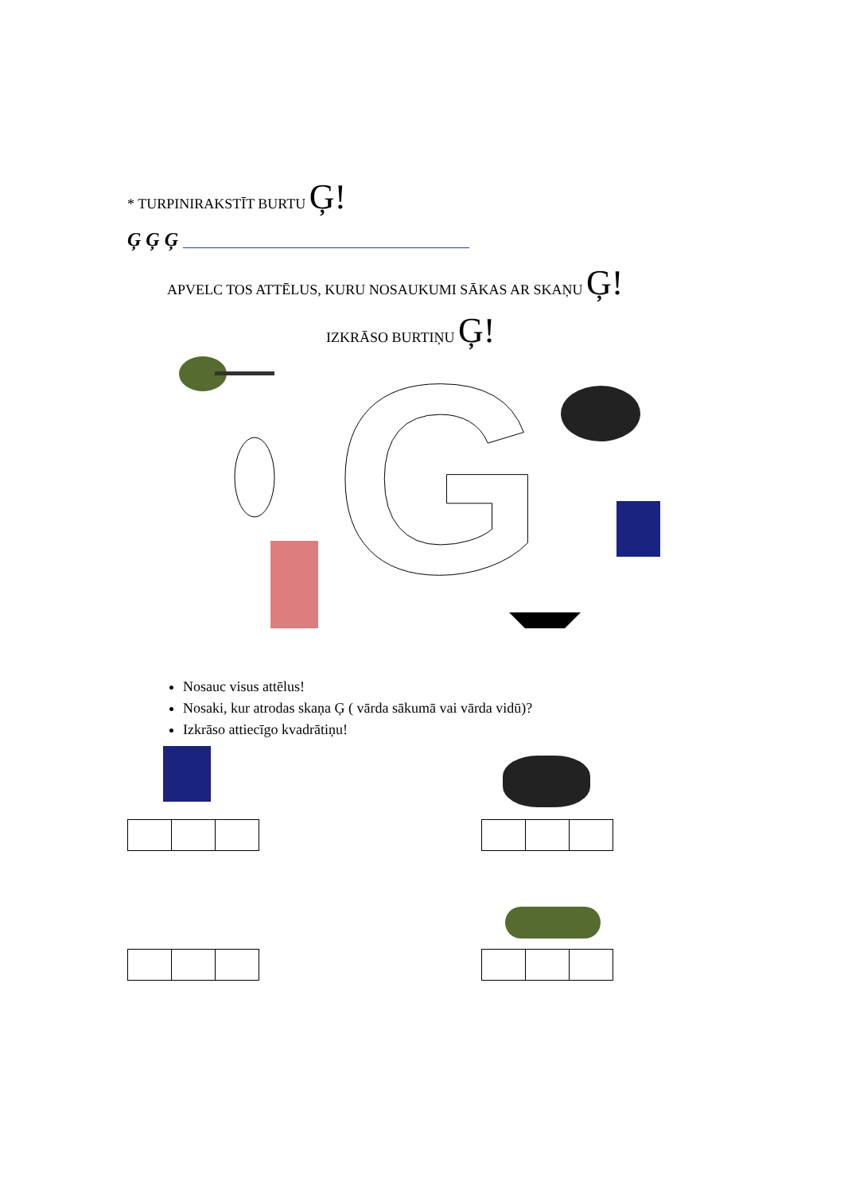* TURPINIRAKSTĪT BURTU Ģ!
Ģ Ģ Ģ ______________________________
APVELC TOS ATTĒLUS, KURU NOSAUKUMI SĀKAS AR SKAŅU Ģ!
IZKRĀSO BURTIŅU Ģ!
G
Nosauc visus attēlus!
Nosaki, kur atrodas skaņa Ģ ( vārda sākumā vai vārda vidū)?
Izkrāso attiecīgo kvadrātiņu!